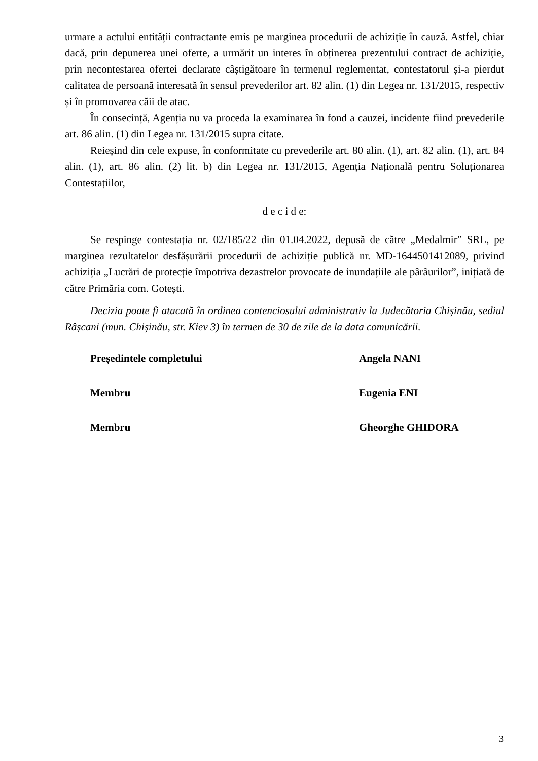urmare a actului entității contractante emis pe marginea procedurii de achiziție în cauză. Astfel, chiar dacă, prin depunerea unei oferte, a urmărit un interes în obținerea prezentului contract de achiziție, prin necontestarea ofertei declarate câștigătoare în termenul reglementat, contestatorul și-a pierdut calitatea de persoană interesată în sensul prevederilor art. 82 alin. (1) din Legea nr. 131/2015, respectiv și în promovarea căii de atac.
În consecință, Agenția nu va proceda la examinarea în fond a cauzei, incidente fiind prevederile art. 86 alin. (1) din Legea nr. 131/2015 supra citate.
Reieșind din cele expuse, în conformitate cu prevederile art. 80 alin. (1), art. 82 alin. (1), art. 84 alin. (1), art. 86 alin. (2) lit. b) din Legea nr. 131/2015, Agenția Națională pentru Soluționarea Contestațiilor,
d e c i d e:
Se respinge contestația nr. 02/185/22 din 01.04.2022, depusă de către „Medalmir” SRL, pe marginea rezultatelor desfășurării procedurii de achiziție publică nr. MD-1644501412089, privind achiziția „Lucrări de protecție împotriva dezastrelor provocate de inundațiile ale pârâurilor”, inițiată de către Primăria com. Gotești.
Decizia poate fi atacată în ordinea contenciosului administrativ la Judecătoria Chișinău, sediul Râșcani (mun. Chișinău, str. Kiev 3) în termen de 30 de zile de la data comunicării.
Președintele completului Angela NANI
Membru Eugenia ENI
Membru Gheorghe GHIDORA
3